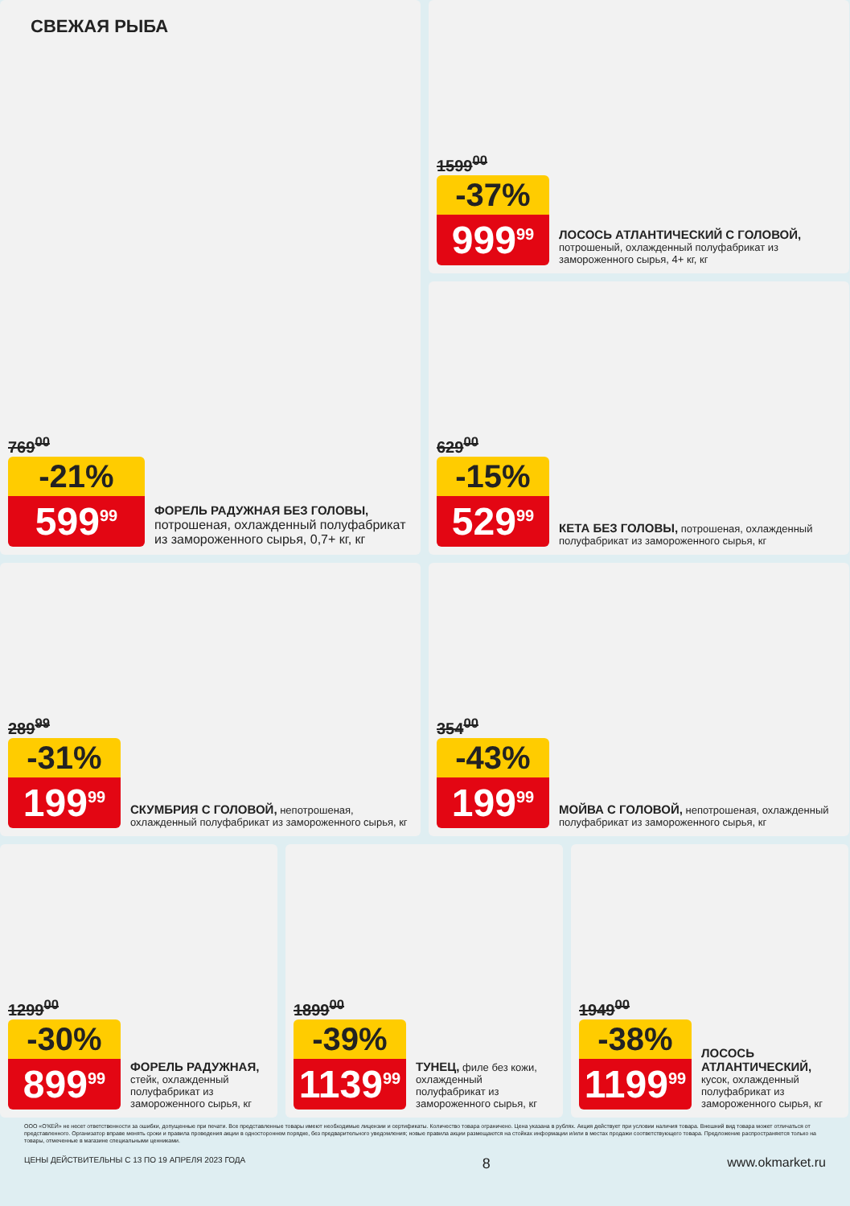СВЕЖАЯ РЫБА
769<sup>00</sup>
-21%
599<sup>99</sup>
ФОРЕЛЬ РАДУЖНАЯ БЕЗ ГОЛОВЫ, потрошеная, охлажденный полуфабрикат из замороженного сырья, 0,7+ кг, кг
1599<sup>00</sup>
-37%
999<sup>99</sup>
ЛОСОСЬ АТЛАНТИЧЕСКИЙ С ГОЛОВОЙ, потрошеный, охлажденный полуфабрикат из замороженного сырья, 4+ кг, кг
629<sup>00</sup>
-15%
529<sup>99</sup>
КЕТА БЕЗ ГОЛОВЫ, потрошеная, охлажденный полуфабрикат из замороженного сырья, кг
289<sup>99</sup>
-31%
199<sup>99</sup>
СКУМБРИЯ С ГОЛОВОЙ, непотрошеная, охлажденный полуфабрикат из замороженного сырья, кг
354<sup>00</sup>
-43%
199<sup>99</sup>
МОЙВА С ГОЛОВОЙ, непотрошеная, охлажденный полуфабрикат из замороженного сырья, кг
1299<sup>00</sup>
-30%
899<sup>99</sup>
ФОРЕЛЬ РАДУЖНАЯ, стейк, охлажденный полуфабрикат из замороженного сырья, кг
1899<sup>00</sup>
-39%
1139<sup>99</sup>
ТУНЕЦ, филе без кожи, охлажденный полуфабрикат из замороженного сырья, кг
1949<sup>00</sup>
-38%
1199<sup>99</sup>
ЛОСОСЬ АТЛАНТИЧЕСКИЙ, кусок, охлажденный полуфабрикат из замороженного сырья, кг
ООО «О'КЕЙ» не несет ответственности за ошибки, допущенные при печати. Все представленные товары имеют необходимые лицензии и сертификаты. Количество товара ограничено. Цена указана в рублях. Акция действует при условии наличия товара. Внешний вид товара может отличаться от представленного. Организатор вправе менять сроки и правила проведения акции в одностороннем порядке, без предварительного уведомления; новые правила акции размещаются на стойках информации и/или в местах продажи соответствующего товара. Предложение распространяется только на товары, отмеченные в магазине специальными ценниками.
ЦЕНЫ ДЕЙСТВИТЕЛЬНЫ С 13 ПО 19 АПРЕЛЯ 2023 ГОДА 8 www.okmarket.ru